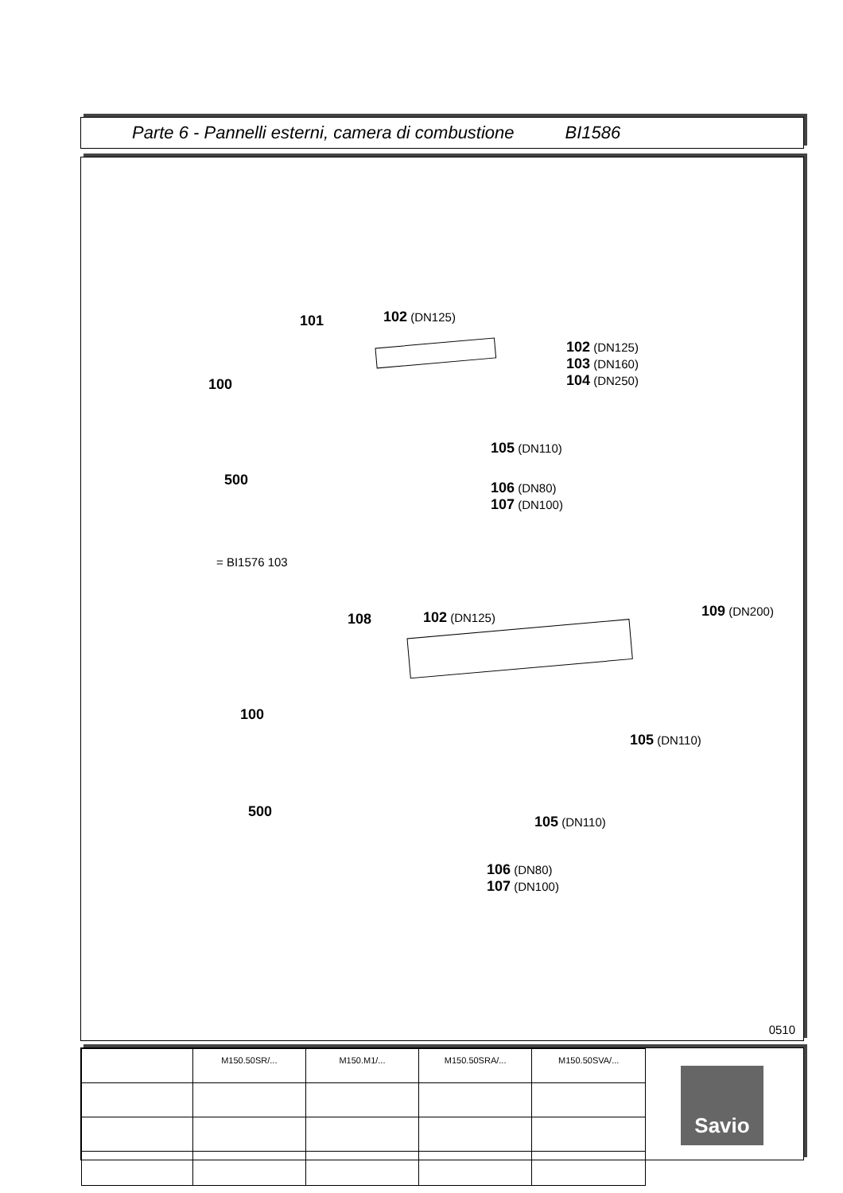Parte 6 - Pannelli esterni, camera di combustione BI1586
101 102 (DN125)
102 (DN125)
103 (DN160)
104 (DN250)
100
105 (DN110)
500
106 (DN80)
107 (DN100)
= BI1576 103
108 102 (DN125) 109 (DN200)
100
105 (DN110)
500
105 (DN110)
106 (DN80)
107 (DN100)
0510
| | M150.50SR/... | M150.M1/... | M150.50SRA/... | M150.50SVA/... |
Savio